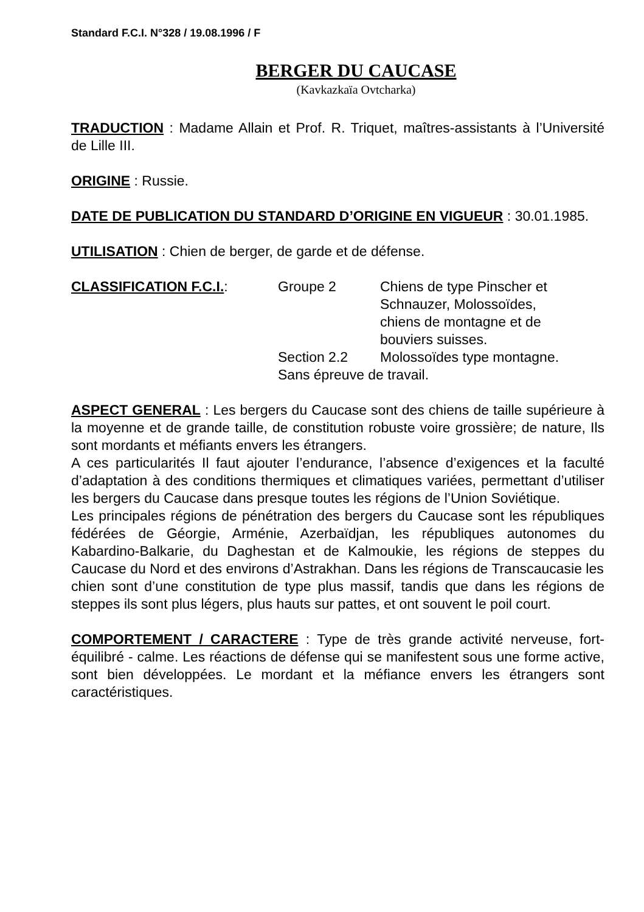Standard F.C.I. N°328 / 19.08.1996 / F
BERGER DU CAUCASE
(Kavkazkaïa Ovtcharka)
TRADUCTION : Madame Allain et Prof. R. Triquet, maîtres-assistants à l’Université de Lille III.
ORIGINE : Russie.
DATE DE PUBLICATION DU STANDARD D’ORIGINE EN VIGUEUR : 30.01.1985.
UTILISATION : Chien de berger, de garde et de défense.
CLASSIFICATION F.C.I.:
Groupe 2
Chiens de type Pinscher et
Schnauzer, Molossoïdes,
chiens de montagne et de
bouviers suisses.
Section 2.2
Molossoïdes type montagne.
Sans épreuve de travail.
ASPECT GENERAL : Les bergers du Caucase sont des chiens de taille supérieure à la moyenne et de grande taille, de constitution robuste voire grossière; de nature, Ils sont mordants et méfiants envers les étrangers.
A ces particularités Il faut ajouter l’endurance, l’absence d’exigences et la faculté d’adaptation à des conditions thermiques et climatiques variées, permettant d’utiliser les bergers du Caucase dans presque toutes les régions de l’Union Soviétique.
Les principales régions de pénétration des bergers du Caucase sont les républiques fédérées de Géorgie, Arménie, Azerbaïdjan, les républiques autonomes du Kabardino-Balkarie, du Daghestan et de Kalmoukie, les régions de steppes du Caucase du Nord et des environs d’Astrakhan. Dans les régions de Transcaucasie les
chien sont d’une constitution de type plus massif, tandis que dans les régions de steppes ils sont plus légers, plus hauts sur pattes, et ont souvent le poil court.
COMPORTEMENT / CARACTERE : Type de très grande activité nerveuse, fort- équilibré - calme. Les réactions de défense qui se manifestent sous une forme active, sont bien développées. Le mordant et la méfiance envers les étrangers sont caractéristiques.